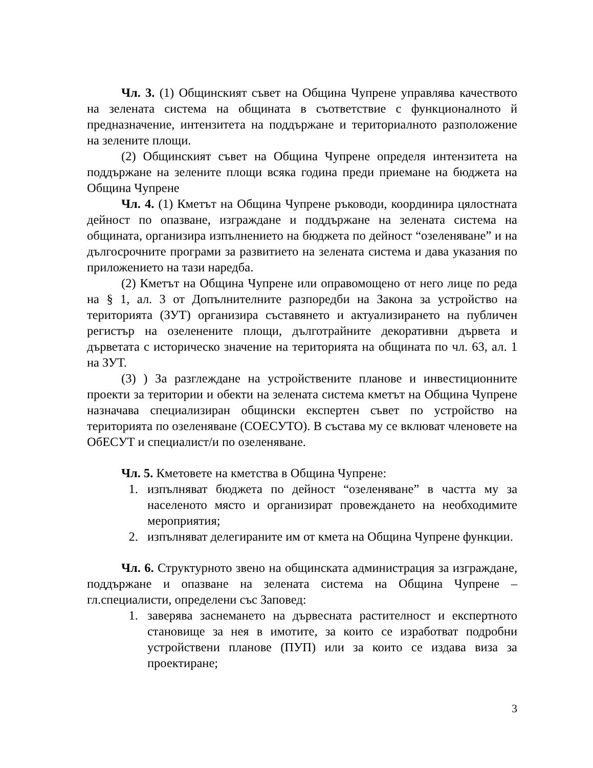Чл. 3. (1) Общинският съвет на Община Чупрене управлява качеството на зелената система на общината в съответствие с функционалното й предназначение, интензитета на поддържане и териториалното разположение на зелените площи.
(2) Общинският съвет на Община Чупрене определя интензитета на поддържане на зелените площи всяка година преди приемане на бюджета на Община Чупрене
Чл. 4. (1) Кметът на Община Чупрене ръководи, координира цялостната дейност по опазване, изграждане и поддържане на зелената система на общината, организира изпълнението на бюджета по дейност “озеленяване” и на дългосрочните програми за развитието на зелената система и дава указания по приложението на тази наредба.
(2) Кметът на Община Чупрене или оправомощено от него лице по реда на § 1, ал. 3 от Допълнителните разпоредби на Закона за устройство на територията (ЗУТ) организира съставянето и актуализирането на публичен регистър на озеленените площи, дълготрайните декоративни дървета и дърветата с историческо значение на територията на общината по чл. 63, ал. 1 на ЗУТ.
(3) ) За разглеждане на устройствените планове и инвестиционните проекти за територии и обекти на зелената система кметът на Община Чупрене назначава специализиран общински експертен съвет по устройство на територията по озеленяване (СОЕСУТО). В състава му се вклюват членовете на ОбЕСУТ и специалист/и по озеленяване.
Чл. 5. Кметовете на кметства в Община Чупрене:
1. изпълняват бюджета по дейност “озеленяване” в частта му за населеното място и организират провеждането на необходимите мероприятия;
2. изпълняват делегираните им от кмета на Община Чупрене функции.
Чл. 6. Структурното звено на общинската администрация за изграждане, поддържане и опазване на зелената система на Община Чупрене – гл.специалисти, определени със Заповед:
1. заверява заснемането на дървесната растителност и експертното становище за нея в имотите, за които се изработват подробни устройствени планове (ПУП) или за които се издава виза за проектиране;
3